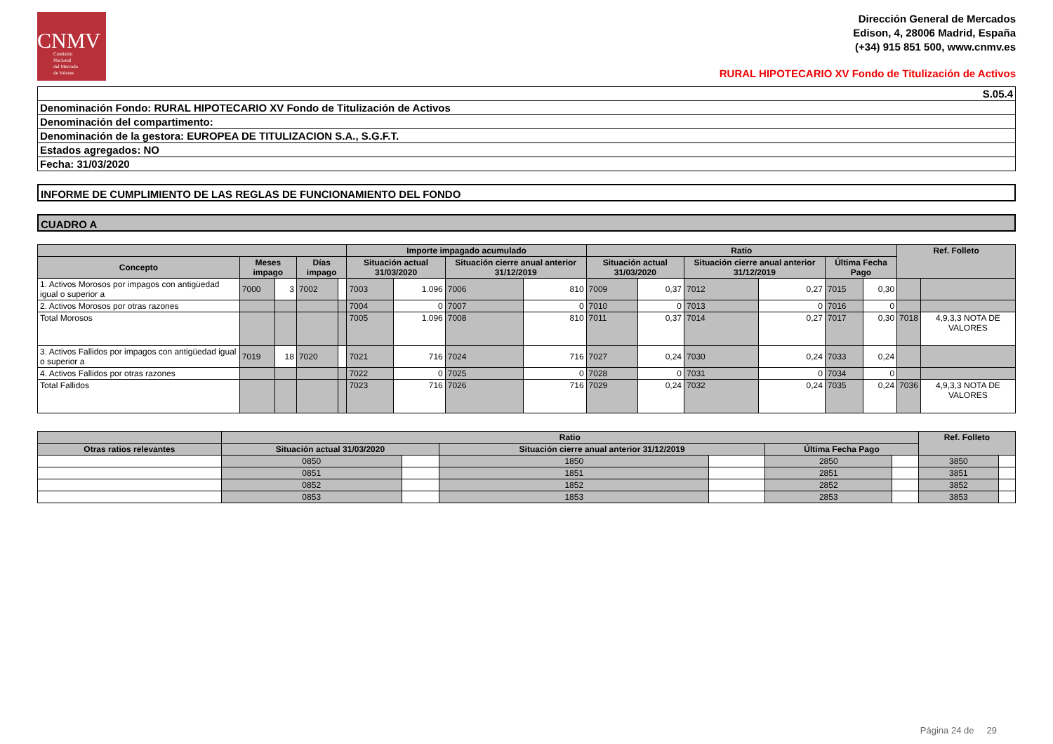CNMV
Comisión
Nacional
del Mercado
de Valores
Dirección General de Mercados
Edison, 4, 28006 Madrid, España
(+34) 915 851 500, www.cnmv.es
RURAL HIPOTECARIO XV Fondo de Titulización de Activos
| S.05.4 |
| Denominación Fondo: RURAL HIPOTECARIO XV Fondo de Titulización de Activos |
| Denominación del compartimento: |
| Denominación de la gestora: EUROPEA DE TITULIZACION S.A., S.G.F.T. |
| Estados agregados: NO |
| Fecha: 31/03/2020 |
INFORME DE CUMPLIMIENTO DE LAS REGLAS DE FUNCIONAMIENTO DEL FONDO
CUADRO A
| | | | | | Importe impagado acumulado | | | | Ratio | | | | | | Ref. Folleto | |
| --- | --- | --- | --- | --- | --- | --- | --- | --- | --- | --- | --- | --- | --- | --- | --- | --- |
| Concepto | Meses impago | | Días impago | | Situación actual 31/03/2020 | | Situación cierre anual anterior 31/12/2019 | | Situación actual 31/03/2020 | | Situación cierre anual anterior 31/12/2019 | | Última Fecha Pago | | | |
| 1. Activos Morosos por impagos con antigüedad igual o superior a | 7000 | 3 | 7002 | | 7003 | 1.096 | 7006 | 810 | 7009 | 0,37 | 7012 | 0,27 | 7015 | 0,30 | | |
| 2. Activos Morosos por otras razones | | | | | 7004 | 0 | 7007 | 0 | 7010 | 0 | 7013 | 0 | 7016 | 0 | | |
| Total Morosos | | | | | 7005 | 1.096 | 7008 | 810 | 7011 | 0,37 | 7014 | 0,27 | 7017 | 0,30 | 7018 | 4,9,3,3 NOTA DE VALORES |
| 3. Activos Fallidos por impagos con antigüedad igual o superior a | 7019 | 18 | 7020 | | 7021 | 716 | 7024 | 716 | 7027 | 0,24 | 7030 | 0,24 | 7033 | 0,24 | | |
| 4. Activos Fallidos por otras razones | | | | | 7022 | 0 | 7025 | 0 | 7028 | 0 | 7031 | 0 | 7034 | 0 | | |
| Total Fallidos | | | | | 7023 | 716 | 7026 | 716 | 7029 | 0,24 | 7032 | 0,24 | 7035 | 0,24 | 7036 | 4,9,3,3 NOTA DE VALORES |
| | Ratio | | | | | | Ref. Folleto | |
| --- | --- | --- | --- | --- | --- | --- | --- | --- |
| Otras ratios relevantes | Situación actual 31/03/2020 | | Situación cierre anual anterior 31/12/2019 | | Última Fecha Pago | | | |
| | 0850 | | 1850 | | 2850 | | 3850 | |
| | 0851 | | 1851 | | 2851 | | 3851 | |
| | 0852 | | 1852 | | 2852 | | 3852 | |
| | 0853 | | 1853 | | 2853 | | 3853 | |
Página 24 de 29